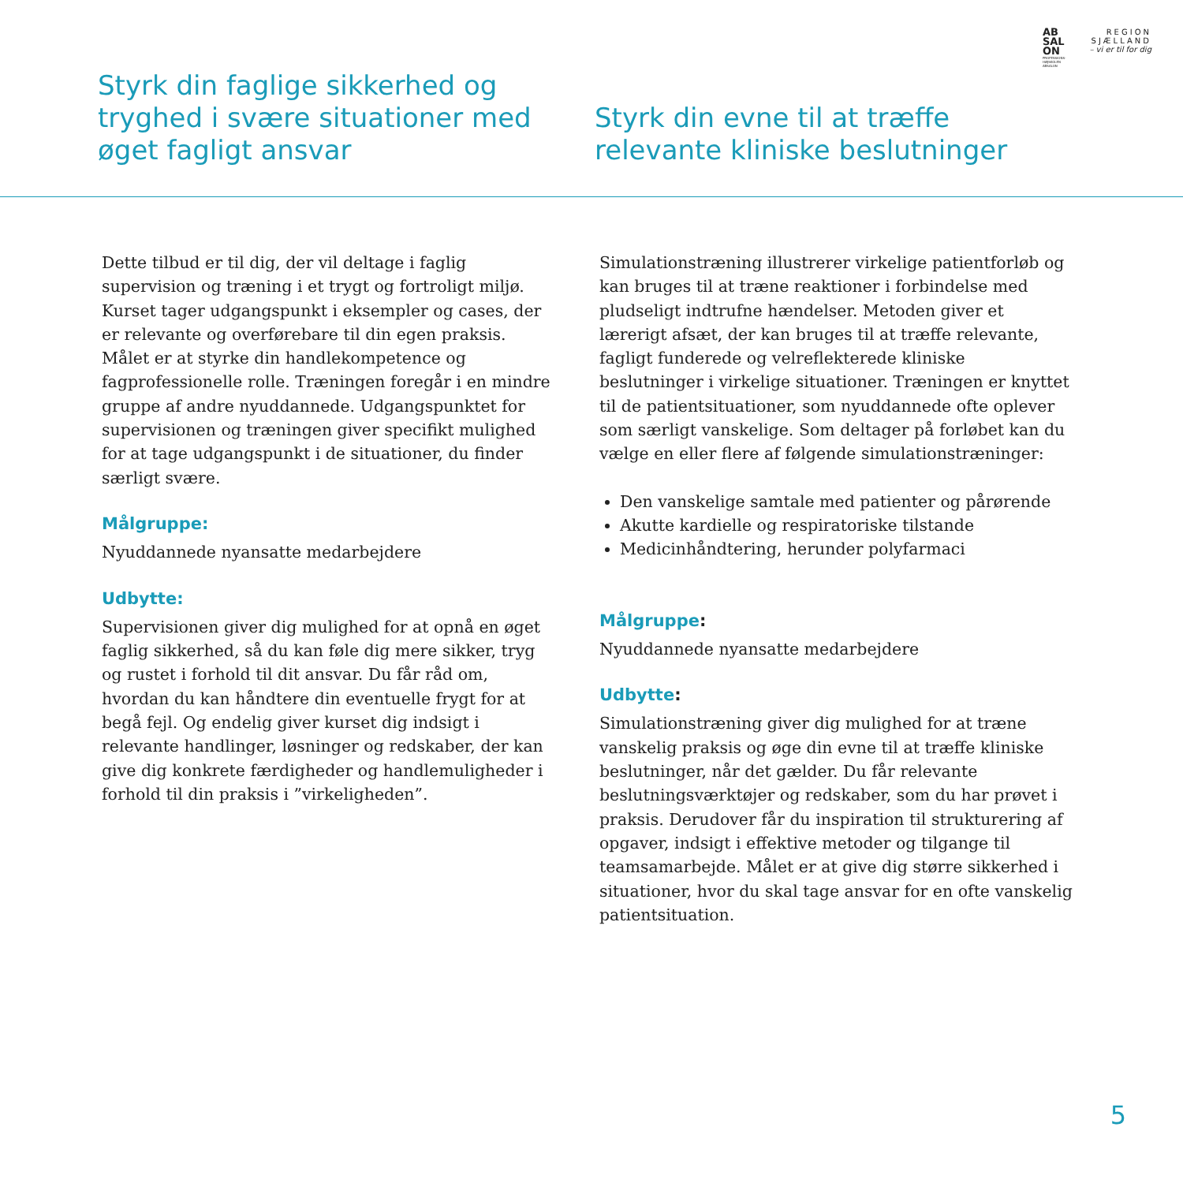AB
SAL
ON
PROFESSIONS-
HØJSKOLEN
ABSALON
REGION
SJÆLLAND
– vi er til for dig
Styrk din faglige sikkerhed og tryghed i svære situationer med øget fagligt ansvar
Styrk din evne til at træffe
relevante kliniske beslutninger
Dette tilbud er til dig, der vil deltage i faglig supervision og træning i et trygt og fortroligt miljø. Kurset tager udgangspunkt i eksempler og cases, der er relevante og overførebare til din egen praksis. Målet er at styrke din handlekompetence og fagprofessionelle rolle. Træningen foregår i en mindre gruppe af andre nyuddannede. Udgangspunktet for supervisionen og træningen giver specifikt mulighed for at tage udgangspunkt i de situationer, du finder særligt svære.
Målgruppe:
Nyuddannede nyansatte medarbejdere
Udbytte:
Supervisionen giver dig mulighed for at opnå en øget faglig sikkerhed, så du kan føle dig mere sikker, tryg og rustet i forhold til dit ansvar. Du får råd om, hvordan du kan håndtere din eventuelle frygt for at begå fejl. Og endelig giver kurset dig indsigt i relevante handlinger, løsninger og redskaber, der kan give dig konkrete færdigheder og handlemuligheder i forhold til din praksis i ”virkeligheden”.
Simulationstræning illustrerer virkelige patientforløb og kan bruges til at træne reaktioner i forbindelse med pludseligt indtrufne hændelser. Metoden giver et lærerigt afsæt, der kan bruges til at træffe relevante, fagligt funderede og velreflekterede kliniske beslutninger i virkelige situationer. Træningen er knyttet til de patientsituationer, som nyuddannede ofte oplever som særligt vanskelige. Som deltager på forløbet kan du vælge en eller flere af følgende simulationstræninger:
Den vanskelige samtale med patienter og pårørende
Akutte kardielle og respiratoriske tilstande
Medicinhåndtering, herunder polyfarmaci
Målgruppe:
Nyuddannede nyansatte medarbejdere
Udbytte:
Simulationstræning giver dig mulighed for at træne vanskelig praksis og øge din evne til at træffe kliniske beslutninger, når det gælder. Du får relevante beslutningsværktøjer og redskaber, som du har prøvet i praksis. Derudover får du inspiration til strukturering af opgaver, indsigt i effektive metoder og tilgange til teamsamarbejde. Målet er at give dig større sikkerhed i situationer, hvor du skal tage ansvar for en ofte vanskelig patientsituation.
5